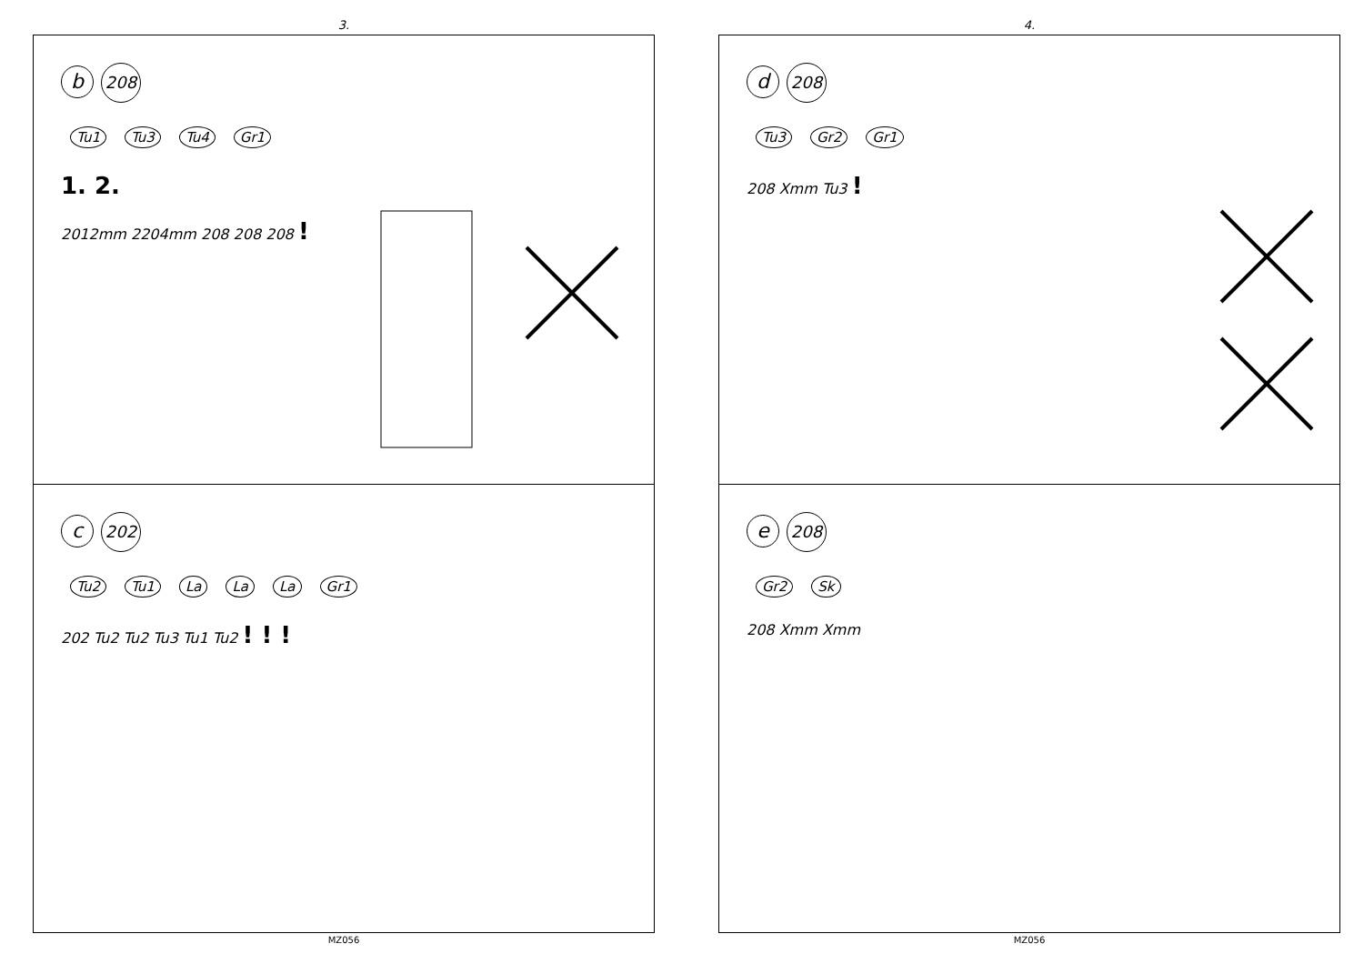3.
b 208
Tu1 Tu3 Tu4 Gr1
1. 2.
2012mm 2204mm 208 208 208 !
c 202
Tu2 Tu1 La La La Gr1
202 Tu2 Tu2 Tu3 Tu1 Tu2 ! ! !
MZ056
4.
d 208
Tu3 Gr2 Gr1
208 Xmm Tu3 !
e 208
Gr2 Sk
208 Xmm Xmm
MZ056